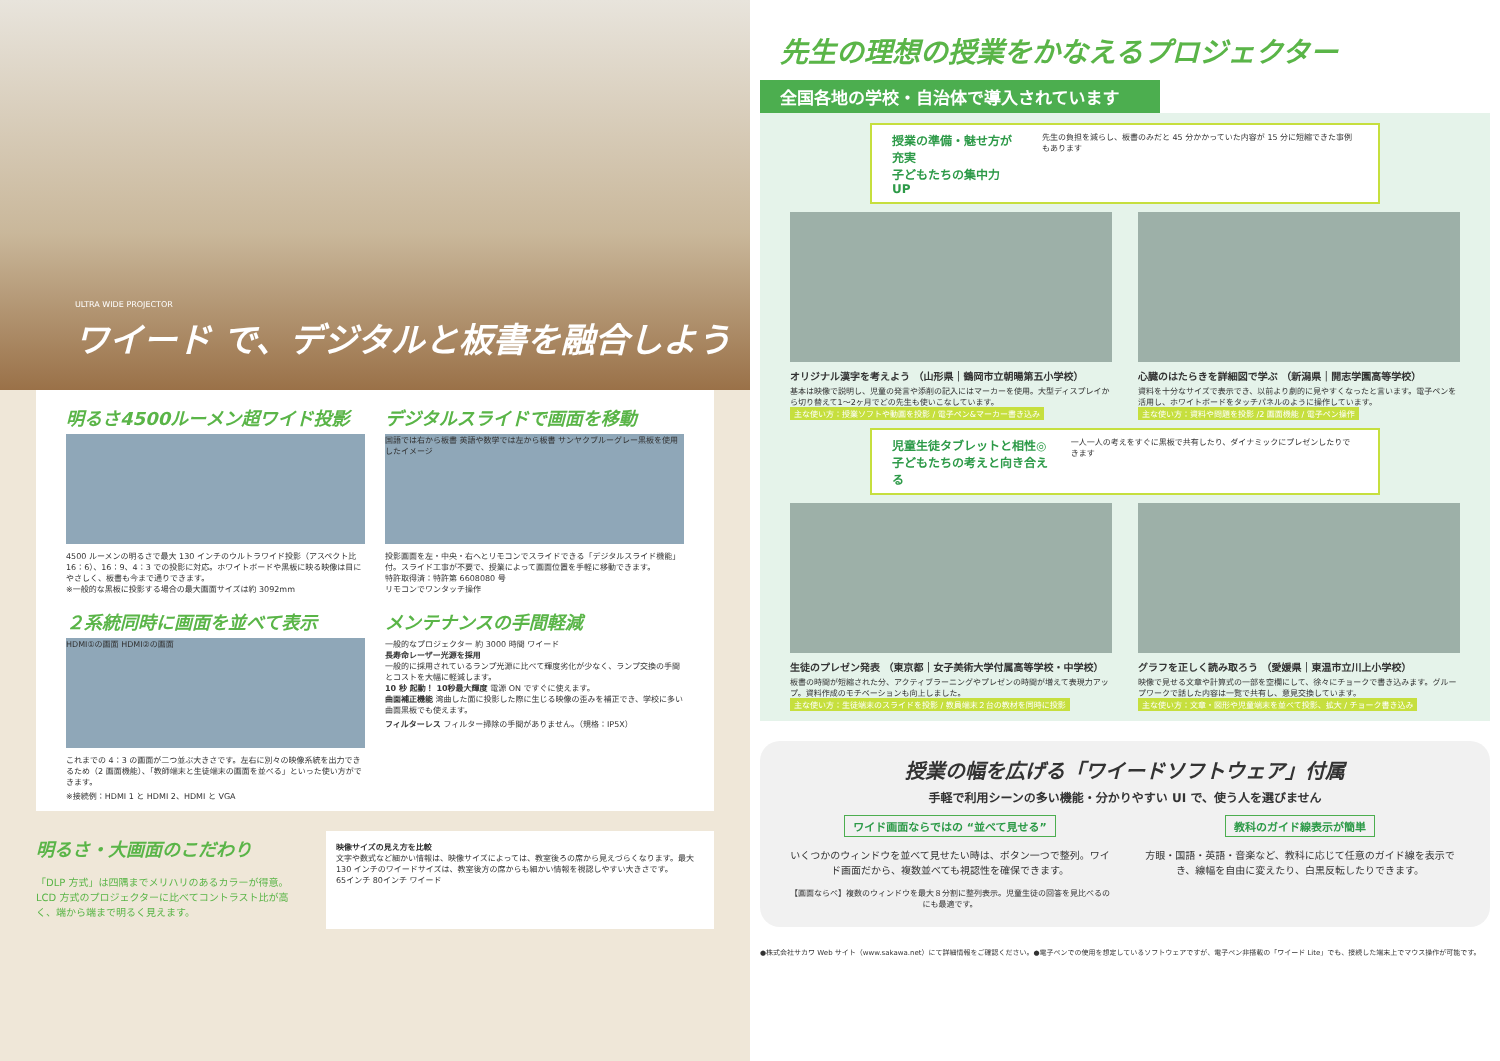ULTRA WIDE PROJECTOR
ワイード で、デジタルと板書を融合しよう
明るさ4500ルーメン超ワイド投影
4500 ルーメンの明るさで最大 130 インチのウルトラワイド投影（アスペクト比 16：6）、16：9、4：3 での投影に対応。ホワイトボードや黒板に映る映像は目にやさしく、板書も今まで通りできます。
※一般的な黒板に投影する場合の最大画面サイズは約 3092mm
デジタルスライドで画面を移動
国語では右から板書 英語や数学では左から板書 サンヤクブルーグレー黒板を使用したイメージ
投影画面を左・中央・右へとリモコンでスライドできる「デジタルスライド機能」付。スライド工事が不要で、授業によって画面位置を手軽に移動できます。
特許取得済：特許第 6608080 号
リモコンでワンタッチ操作
２系統同時に画面を並べて表示
HDMI①の画面 HDMI②の画面
これまでの 4：3 の画面が二つ並ぶ大きさです。左右に別々の映像系統を出力できるため（2 画面機能）、「教師端末と生徒端末の画面を並べる」といった使い方ができます。
※接続例：HDMI 1 と HDMI 2、HDMI と VGA
メンテナンスの手間軽減
一般的なプロジェクター 約 3000 時間 ワイード
長寿命レーザー光源を採用
一般的に採用されているランプ光源に比べて輝度劣化が少なく、ランプ交換の手間とコストを大幅に軽減します。
10 秒 起動！ 10秒最大輝度 電源 ON ですぐに使えます。
曲面補正機能 湾曲した面に投影した際に生じる映像の歪みを補正でき、学校に多い曲面黒板でも使えます。
フィルターレス フィルター掃除の手間がありません。（規格：IP5X）
明るさ・大画面のこだわり
「DLP 方式」は四隅までメリハリのあるカラーが得意。LCD 方式のプロジェクターに比べてコントラスト比が高く、端から端まで明るく見えます。
映像サイズの見え方を比較
文字や数式など細かい情報は、映像サイズによっては、教室後ろの席から見えづらくなります。最大 130 インチのワイードサイズは、教室後方の席からも細かい情報を視認しやすい大きさです。
65インチ 80インチ ワイード
先生の理想の授業をかなえるプロジェクター
全国各地の学校・自治体で導入されています
授業の準備・魅せ方が充実
子どもたちの集中力 UP
先生の負担を減らし、板書のみだと 45 分かかっていた内容が 15 分に短縮できた事例もあります
オリジナル漢字を考えよう （山形県｜鶴岡市立朝暘第五小学校）
基本は映像で説明し、児童の発言や添削の記入にはマーカーを使用。大型ディスプレイから切り替えて1〜2ヶ月でどの先生も使いこなしています。
主な使い方：授業ソフトや動画を投影 / 電子ペン&マーカー書き込み
心臓のはたらきを詳細図で学ぶ （新潟県｜開志学園高等学校）
資料を十分なサイズで表示でき、以前より劇的に見やすくなったと言います。電子ペンを活用し、ホワイトボードをタッチパネルのように操作しています。
主な使い方：資料や問題を投影 /2 画面機能 / 電子ペン操作
児童生徒タブレットと相性◎
子どもたちの考えと向き合える
一人一人の考えをすぐに黒板で共有したり、ダイナミックにプレゼンしたりできます
生徒のプレゼン発表 （東京都｜女子美術大学付属高等学校・中学校）
板書の時間が短縮された分、アクティブラーニングやプレゼンの時間が増えて表現力アップ。資料作成のモチベーションも向上しました。
主な使い方：生徒端末のスライドを投影 / 教員端末２台の教材を同時に投影
グラフを正しく読み取ろう （愛媛県｜東温市立川上小学校）
映像で見せる文章や計算式の一部を空欄にして、徐々にチョークで書き込みます。グループワークで話した内容は一覧で共有し、意見交換しています。
主な使い方：文章・図形や児童端末を並べて投影、拡大 / チョーク書き込み
授業の幅を広げる「ワイードソフトウェア」付属
手軽で利用シーンの多い機能・分かりやすい UI で、使う人を選びません
ワイド画面ならではの “並べて見せる”
いくつかのウィンドウを並べて見せたい時は、ボタン一つで整列。ワイド画面だから、複数並べても視認性を確保できます。
【画面ならべ】複数のウィンドウを最大８分割に整列表示。児童生徒の回答を見比べるのにも最適です。
教科のガイド線表示が簡単
方眼・国語・英語・音楽など、教科に応じて任意のガイド線を表示でき、線幅を自由に変えたり、白黒反転したりできます。
●株式会社サカワ Web サイト（www.sakawa.net）にて詳細情報をご確認ください。●電子ペンでの使用を想定しているソフトウェアですが、電子ペン非搭載の「ワイード Lite」でも、接続した端末上でマウス操作が可能です。